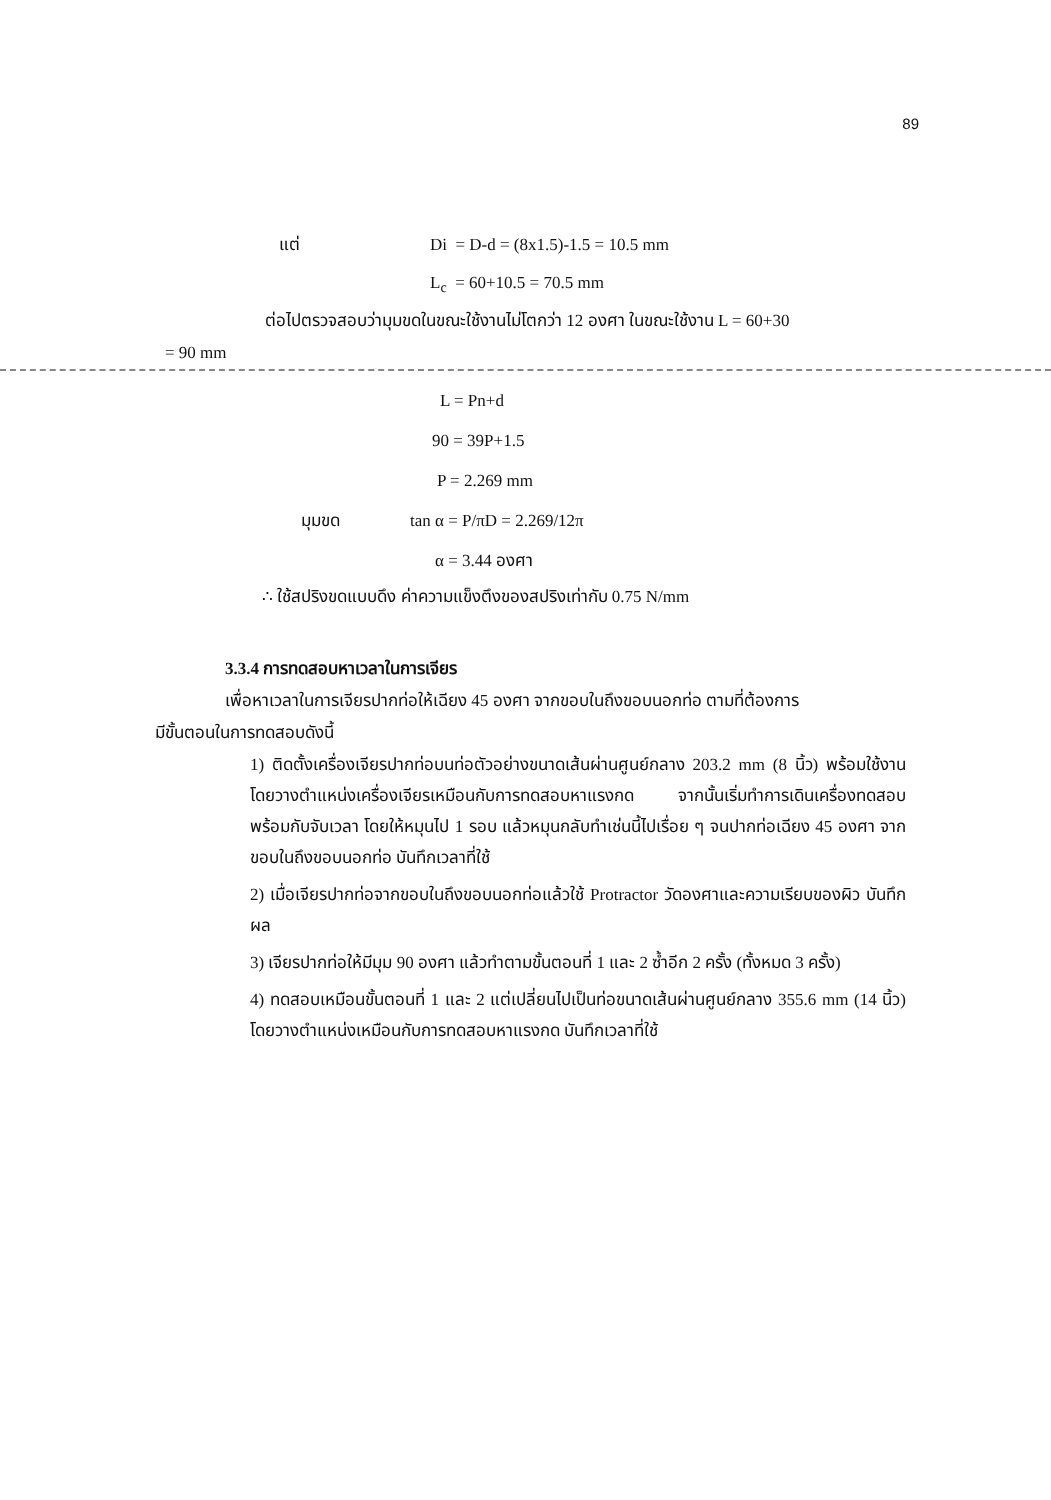89
แต่ Di = D-d = (8x1.5)-1.5 = 10.5 mm
L<sub>c</sub> = 60+10.5 = 70.5 mm
ต่อไปตรวจสอบว่ามุมขดในขณะใช้งานไม่โตกว่า 12 องศา ในขณะใช้งาน L = 60+30
= 90 mm
L = Pn+d
90 = 39P+1.5
P = 2.269 mm
มุมขด tan α = P/πD = 2.269/12π
α = 3.44 องศา
∴ ใช้สปริงขดแบบดึง ค่าความแข็งตึงของสปริงเท่ากับ 0.75 N/mm
3.3.4 การทดสอบหาเวลาในการเจียร
เพื่อหาเวลาในการเจียรปากท่อให้เฉียง 45 องศา จากขอบในถึงขอบนอกท่อ ตามที่ต้องการ
มีขั้นตอนในการทดสอบดังนี้
1) ติดตั้งเครื่องเจียรปากท่อบนท่อตัวอย่างขนาดเส้นผ่านศูนย์กลาง 203.2 mm (8 นิ้ว) พร้อมใช้งาน โดยวางตำแหน่งเครื่องเจียรเหมือนกับการทดสอบหาแรงกด จากนั้นเริ่มทำการเดินเครื่องทดสอบพร้อมกับจับเวลา โดยให้หมุนไป 1 รอบ แล้วหมุนกลับทำเช่นนี้ไปเรื่อย ๆ จนปากท่อเฉียง 45 องศา จากขอบในถึงขอบนอกท่อ บันทึกเวลาที่ใช้
2) เมื่อเจียรปากท่อจากขอบในถึงขอบนอกท่อแล้วใช้ Protractor วัดองศาและความเรียบของผิว บันทึกผล
3) เจียรปากท่อให้มีมุม 90 องศา แล้วทำตามขั้นตอนที่ 1 และ 2 ซ้ำอีก 2 ครั้ง (ทั้งหมด 3 ครั้ง)
4) ทดสอบเหมือนขั้นตอนที่ 1 และ 2 แต่เปลี่ยนไปเป็นท่อขนาดเส้นผ่านศูนย์กลาง 355.6 mm (14 นิ้ว) โดยวางตำแหน่งเหมือนกับการทดสอบหาแรงกด บันทึกเวลาที่ใช้